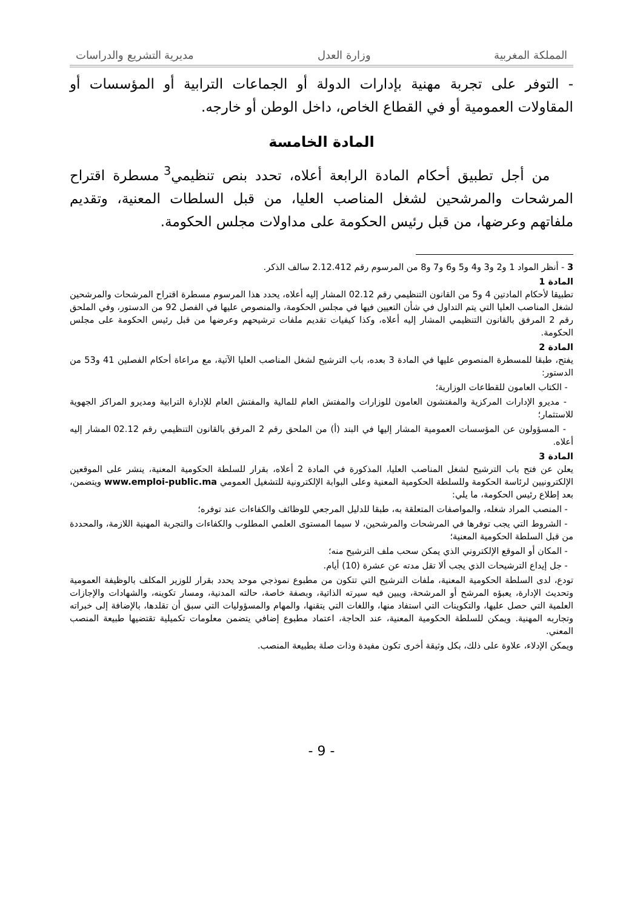المملكة المغربية وزارة العدل مديرية التشريع والدراسات
- التوفر على تجربة مهنية بإدارات الدولة أو الجماعات الترابية أو المؤسسات أو المقاولات العمومية أو في القطاع الخاص، داخل الوطن أو خارجه.
المادة الخامسة
من أجل تطبيق أحكام المادة الرابعة أعلاه، تحدد بنص تنظيمي<sup>3</sup> مسطرة اقتراح المرشحات والمرشحين لشغل المناصب العليا، من قبل السلطات المعنية، وتقديم ملفاتهم وعرضها، من قبل رئيس الحكومة على مداولات مجلس الحكومة.
3 - أنظر المواد 1 و2 و3 و4 و5 و6 و7 و8 من المرسوم رقم 2.12.412 سالف الذكر.
المادة 1
تطبيقا لأحكام المادتين 4 و5 من القانون التنظيمي رقم 02.12 المشار إليه أعلاه، يحدد هذا المرسوم مسطرة اقتراح المرشحات والمرشحين لشغل المناصب العليا التي يتم التداول في شأن التعيين فيها في مجلس الحكومة، والمنصوص عليها في الفصل 92 من الدستور، وفي الملحق رقم 2 المرفق بالقانون التنظيمي المشار إليه أعلاه، وكذا كيفيات تقديم ملفات ترشيحهم وعرضها من قبل رئيس الحكومة على مجلس الحكومة.
المادة 2
يفتح، طبقا للمسطرة المنصوص عليها في المادة 3 بعده، باب الترشيح لشغل المناصب العليا الآتية، مع مراعاة أحكام الفصلين 41 و53 من الدستور:
- الكتاب العامون للقطاعات الوزارية؛
- مديرو الإدارات المركزية والمفتشون العامون للوزارات والمفتش العام للمالية والمفتش العام للإدارة الترابية ومديرو المراكز الجهوية للاستثمار؛
- المسؤولون عن المؤسسات العمومية المشار إليها في البند (أ) من الملحق رقم 2 المرفق بالقانون التنظيمي رقم 02.12 المشار إليه أعلاه.
المادة 3
يعلن عن فتح باب الترشيح لشغل المناصب العليا، المذكورة في المادة 2 أعلاه، بقرار للسلطة الحكومية المعنية، ينشر على الموقعين الإلكترونيين لرئاسة الحكومة وللسلطة الحكومية المعنية وعلى البوابة الإلكترونية للتشغيل العمومي www.emploi-public.ma ويتضمن، بعد إطلاع رئيس الحكومة، ما يلي:
- المنصب المراد شغله، والمواصفات المتعلقة به، طبقا للدليل المرجعي للوظائف والكفاءات عند توفره؛
- الشروط التي يجب توفرها في المرشحات والمرشحين، لا سيما المستوى العلمي المطلوب والكفاءات والتجربة المهنية اللازمة، والمحددة من قبل السلطة الحكومية المعنية؛
- المكان أو الموقع الإلكتروني الذي يمكن سحب ملف الترشيح منه؛
- جل إيداع الترشيحات الذي يجب ألا تقل مدته عن عشرة (10) أيام.
تودع، لدى السلطة الحكومية المعنية، ملفات الترشيح التي تتكون من مطبوع نموذجي موحد يحدد بقرار للوزير المكلف بالوظيفة العمومية وتحديث الإدارة، يعبؤه المرشح أو المرشحة، ويبين فيه سيرته الذاتية، وبصفة خاصة، حالته المدنية، ومسار تكوينه، والشهادات والإجازات العلمية التي حصل عليها، والتكوينات التي استفاد منها، واللغات التي يتقنها، والمهام والمسؤوليات التي سبق أن تقلدها، بالإضافة إلى خبراته وتجاربه المهنية. ويمكن للسلطة الحكومية المعنية، عند الحاجة، اعتماد مطبوع إضافي يتضمن معلومات تكميلية تقتضيها طبيعة المنصب المعني.
ويمكن الإدلاء، علاوة على ذلك، بكل وثيقة أخرى تكون مفيدة وذات صلة بطبيعة المنصب.
- 9 -